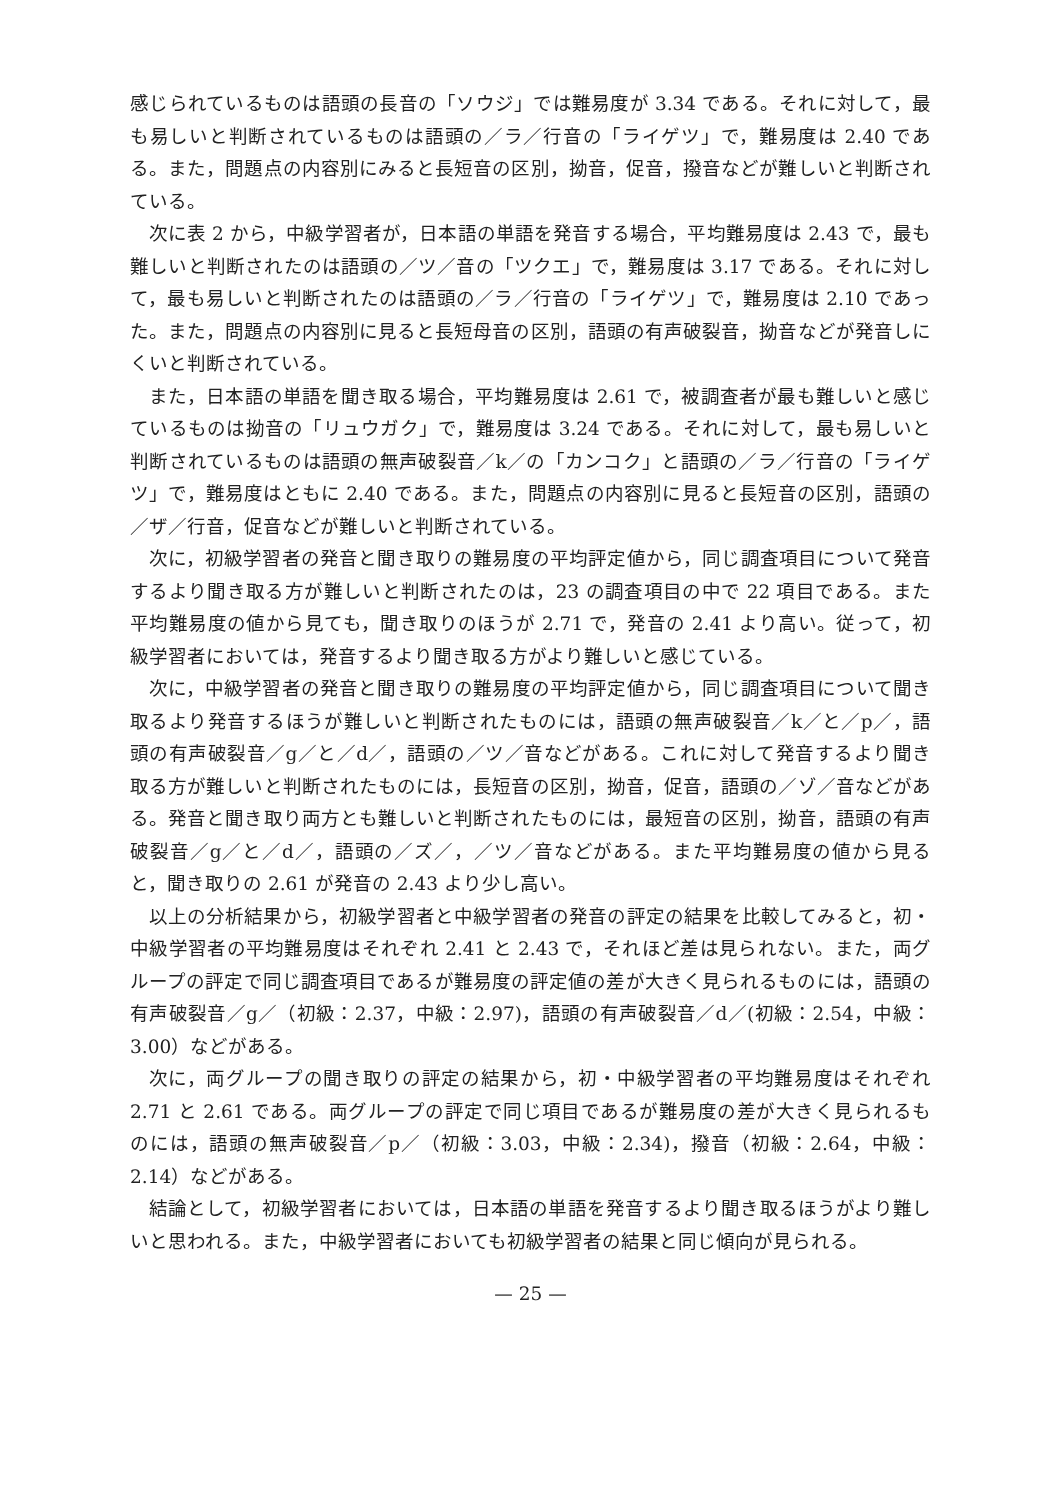感じられているものは語頭の長音の「ソウジ」では難易度が 3.34 である。それに対して，最も易しいと判断されているものは語頭の／ラ／行音の「ライゲツ」で，難易度は 2.40 である。また，問題点の内容別にみると長短音の区別，拗音，促音，撥音などが難しいと判断されている。
次に表 2 から，中級学習者が，日本語の単語を発音する場合，平均難易度は 2.43 で，最も難しいと判断されたのは語頭の／ツ／音の「ツクエ」で，難易度は 3.17 である。それに対して，最も易しいと判断されたのは語頭の／ラ／行音の「ライゲツ」で，難易度は 2.10 であった。また，問題点の内容別に見ると長短母音の区別，語頭の有声破裂音，拗音などが発音しにくいと判断されている。
また，日本語の単語を聞き取る場合，平均難易度は 2.61 で，被調査者が最も難しいと感じているものは拗音の「リュウガク」で，難易度は 3.24 である。それに対して，最も易しいと判断されているものは語頭の無声破裂音／k／の「カンコク」と語頭の／ラ／行音の「ライゲツ」で，難易度はともに 2.40 である。また，問題点の内容別に見ると長短音の区別，語頭の／ザ／行音，促音などが難しいと判断されている。
次に，初級学習者の発音と聞き取りの難易度の平均評定値から，同じ調査項目について発音するより聞き取る方が難しいと判断されたのは，23 の調査項目の中で 22 項目である。また平均難易度の値から見ても，聞き取りのほうが 2.71 で，発音の 2.41 より高い。従って，初級学習者においては，発音するより聞き取る方がより難しいと感じている。
次に，中級学習者の発音と聞き取りの難易度の平均評定値から，同じ調査項目について聞き取るより発音するほうが難しいと判断されたものには，語頭の無声破裂音／k／と／p／，語頭の有声破裂音／g／と／d／，語頭の／ツ／音などがある。これに対して発音するより聞き取る方が難しいと判断されたものには，長短音の区別，拗音，促音，語頭の／ゾ／音などがある。発音と聞き取り両方とも難しいと判断されたものには，最短音の区別，拗音，語頭の有声破裂音／g／と／d／，語頭の／ズ／，／ツ／音などがある。また平均難易度の値から見ると，聞き取りの 2.61 が発音の 2.43 より少し高い。
以上の分析結果から，初級学習者と中級学習者の発音の評定の結果を比較してみると，初・中級学習者の平均難易度はそれぞれ 2.41 と 2.43 で，それほど差は見られない。また，両グループの評定で同じ調査項目であるが難易度の評定値の差が大きく見られるものには，語頭の有声破裂音／g／（初級：2.37，中級：2.97)，語頭の有声破裂音／d／(初級：2.54，中級：3.00）などがある。
次に，両グループの聞き取りの評定の結果から，初・中級学習者の平均難易度はそれぞれ 2.71 と 2.61 である。両グループの評定で同じ項目であるが難易度の差が大きく見られるものには，語頭の無声破裂音／p／（初級：3.03，中級：2.34)，撥音（初級：2.64，中級：2.14）などがある。
結論として，初級学習者においては，日本語の単語を発音するより聞き取るほうがより難しいと思われる。また，中級学習者においても初級学習者の結果と同じ傾向が見られる。
— 25 —